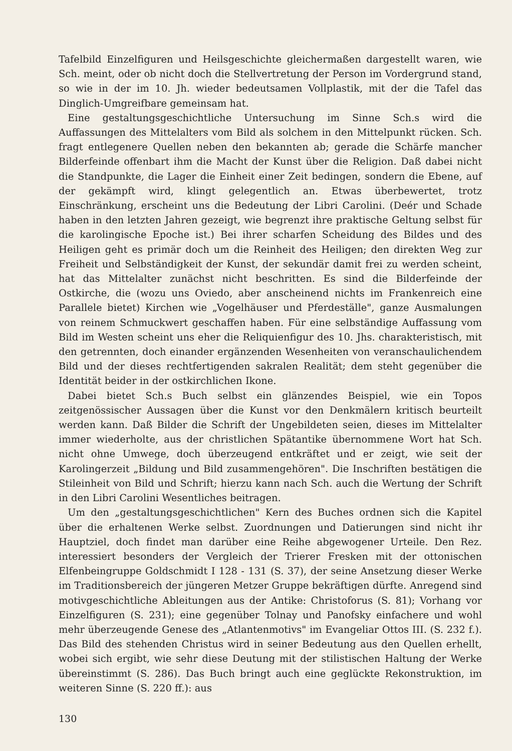Tafelbild Einzelfiguren und Heilsgeschichte gleichermaßen dargestellt waren, wie Sch. meint, oder ob nicht doch die Stellvertretung der Person im Vordergrund stand, so wie in der im 10. Jh. wieder bedeutsamen Vollplastik, mit der die Tafel das Dinglich-Umgreifbare gemeinsam hat.
Eine gestaltungsgeschichtliche Untersuchung im Sinne Sch.s wird die Auffassungen des Mittelalters vom Bild als solchem in den Mittelpunkt rücken. Sch. fragt entlegenere Quellen neben den bekannten ab; gerade die Schärfe mancher Bilderfeinde offenbart ihm die Macht der Kunst über die Religion. Daß dabei nicht die Standpunkte, die Lager die Einheit einer Zeit bedingen, sondern die Ebene, auf der gekämpft wird, klingt gelegentlich an. Etwas überbewertet, trotz Einschränkung, erscheint uns die Bedeutung der Libri Carolini. (Deér und Schade haben in den letzten Jahren gezeigt, wie begrenzt ihre praktische Geltung selbst für die karolingische Epoche ist.) Bei ihrer scharfen Scheidung des Bildes und des Heiligen geht es primär doch um die Reinheit des Heiligen; den direkten Weg zur Freiheit und Selbständigkeit der Kunst, der sekundär damit frei zu werden scheint, hat das Mittelalter zunächst nicht beschritten. Es sind die Bilderfeinde der Ostkirche, die (wozu uns Oviedo, aber anscheinend nichts im Frankenreich eine Parallele bietet) Kirchen wie „Vogelhäuser und Pferdeställe", ganze Ausmalungen von reinem Schmuckwert geschaffen haben. Für eine selbständige Auffassung vom Bild im Westen scheint uns eher die Reliquienfigur des 10. Jhs. charakteristisch, mit den getrennten, doch einander ergänzenden Wesenheiten von veranschaulichendem Bild und der dieses rechtfertigenden sakralen Realität; dem steht gegenüber die Identität beider in der ostkirchlichen Ikone.
Dabei bietet Sch.s Buch selbst ein glänzendes Beispiel, wie ein Topos zeitgenössischer Aussagen über die Kunst vor den Denkmälern kritisch beurteilt werden kann. Daß Bilder die Schrift der Ungebildeten seien, dieses im Mittelalter immer wiederholte, aus der christlichen Spätantike übernommene Wort hat Sch. nicht ohne Umwege, doch überzeugend entkräftet und er zeigt, wie seit der Karolingerzeit „Bildung und Bild zusammengehören". Die Inschriften bestätigen die Stileinheit von Bild und Schrift; hierzu kann nach Sch. auch die Wertung der Schrift in den Libri Carolini Wesentliches beitragen.
Um den „gestaltungsgeschichtlichen" Kern des Buches ordnen sich die Kapitel über die erhaltenen Werke selbst. Zuordnungen und Datierungen sind nicht ihr Hauptziel, doch findet man darüber eine Reihe abgewogener Urteile. Den Rez. interessiert besonders der Vergleich der Trierer Fresken mit der ottonischen Elfenbeingruppe Goldschmidt I 128 - 131 (S. 37), der seine Ansetzung dieser Werke im Traditionsbereich der jüngeren Metzer Gruppe bekräftigen dürfte. Anregend sind motivgeschichtliche Ableitungen aus der Antike: Christoforus (S. 81); Vorhang vor Einzelfiguren (S. 231); eine gegenüber Tolnay und Panofsky einfachere und wohl mehr überzeugende Genese des „Atlantenmotivs" im Evangeliar Ottos III. (S. 232 f.). Das Bild des stehenden Christus wird in seiner Bedeutung aus den Quellen erhellt, wobei sich ergibt, wie sehr diese Deutung mit der stilistischen Haltung der Werke übereinstimmt (S. 286). Das Buch bringt auch eine geglückte Rekonstruktion, im weiteren Sinne (S. 220 ff.): aus
130